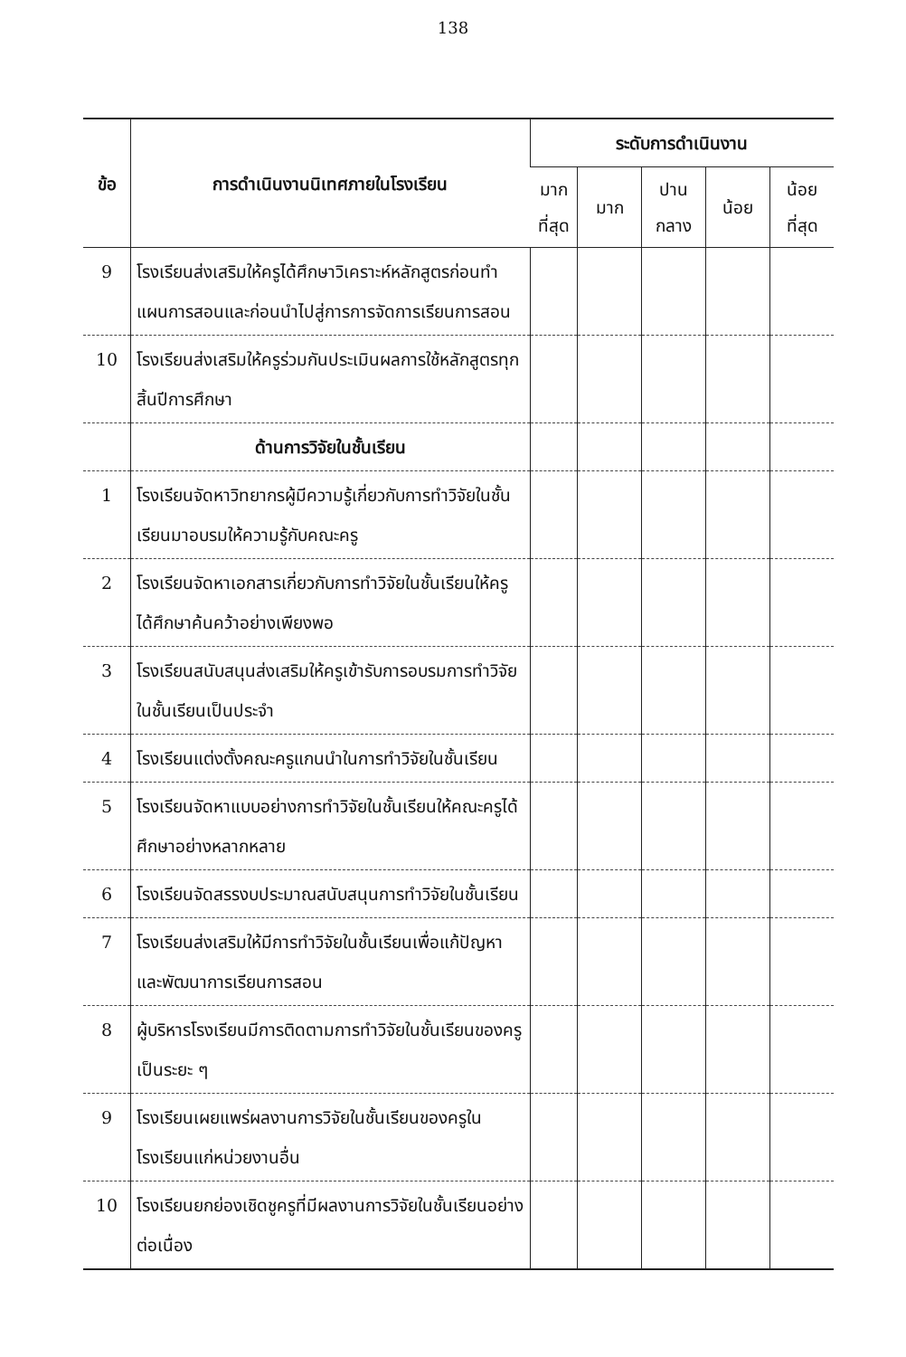138
| ข้อ | การดำเนินงานนิเทศภายในโรงเรียน | ระดับการดำเนินงาน | | | | |
| --- | --- | --- | --- | --- | --- | --- |
| | | มาก ที่สุด | มาก | ปาน กลาง | น้อย | น้อย ที่สุด |
| 9 | โรงเรียนส่งเสริมให้ครูได้ศึกษาวิเคราะห์หลักสูตรก่อนทำแผนการสอนและก่อนนำไปสู่การการจัดการเรียนการสอน | | | | | |
| 10 | โรงเรียนส่งเสริมให้ครูร่วมกันประเมินผลการใช้หลักสูตรทุกสิ้นปีการศึกษา | | | | | |
| | ด้านการวิจัยในชั้นเรียน | | | | | |
| 1 | โรงเรียนจัดหาวิทยากรผู้มีความรู้เกี่ยวกับการทำวิจัยในชั้นเรียนมาอบรมให้ความรู้กับคณะครู | | | | | |
| 2 | โรงเรียนจัดหาเอกสารเกี่ยวกับการทำวิจัยในชั้นเรียนให้ครูได้ศึกษาค้นคว้าอย่างเพียงพอ | | | | | |
| 3 | โรงเรียนสนับสนุนส่งเสริมให้ครูเข้ารับการอบรมการทำวิจัยในชั้นเรียนเป็นประจำ | | | | | |
| 4 | โรงเรียนแต่งตั้งคณะครูแกนนำในการทำวิจัยในชั้นเรียน | | | | | |
| 5 | โรงเรียนจัดหาแบบอย่างการทำวิจัยในชั้นเรียนให้คณะครูได้ศึกษาอย่างหลากหลาย | | | | | |
| 6 | โรงเรียนจัดสรรงบประมาณสนับสนุนการทำวิจัยในชั้นเรียน | | | | | |
| 7 | โรงเรียนส่งเสริมให้มีการทำวิจัยในชั้นเรียนเพื่อแก้ปัญหาและพัฒนาการเรียนการสอน | | | | | |
| 8 | ผู้บริหารโรงเรียนมีการติดตามการทำวิจัยในชั้นเรียนของครูเป็นระยะ ๆ | | | | | |
| 9 | โรงเรียนเผยแพร่ผลงานการวิจัยในชั้นเรียนของครูในโรงเรียนแก่หน่วยงานอื่น | | | | | |
| 10 | โรงเรียนยกย่องเชิดชูครูที่มีผลงานการวิจัยในชั้นเรียนอย่างต่อเนื่อง | | | | | |